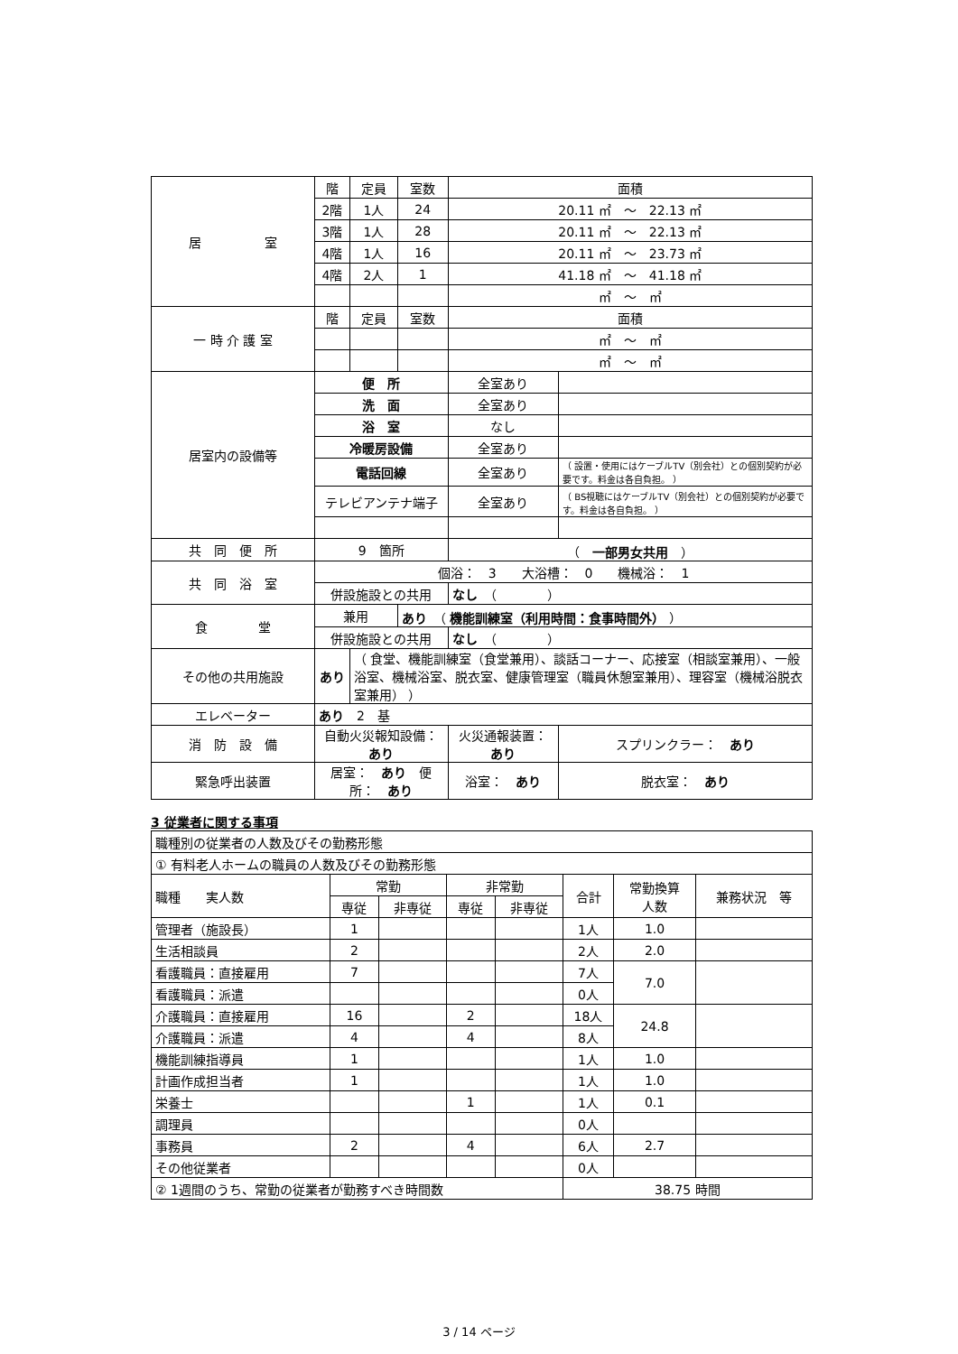| 居 室 | 階 | 定員 | 室数 | 面積 | | |
| | 2階 | 1人 | 24 | 20.11 ㎡ ～ 22.13 ㎡ | | |
| | 3階 | 1人 | 28 | 20.11 ㎡ ～ 22.13 ㎡ | | |
| | 4階 | 1人 | 16 | 20.11 ㎡ ～ 23.73 ㎡ | | |
| | 4階 | 2人 | 1 | 41.18 ㎡ ～ 41.18 ㎡ | | |
| | | | | ㎡ ～ ㎡ | | |
| 一 時 介 護 室 | 階 | 定員 | 室数 | 面積 | | |
| | | | | ㎡ ～ ㎡ | | |
| | | | | ㎡ ～ ㎡ | | |
| 居室内の設備等 | 便 所 | | | 全室あり | | |
| | 洗 面 | | | 全室あり | | |
| | 浴 室 | | | なし | | |
| | 冷暖房設備 | | | 全室あり | | |
| | 電話回線 | | | 全室あり | （ 設置・使用にはケーブルTV（別会社）との個別契約が必要です。料金は各自負担。 ） | |
| | テレビアンテナ端子 | | | 全室あり | （ BS視聴にはケーブルTV（別会社）との個別契約が必要です。料金は各自負担。 ） | |
| 共 同 便 所 | 9 箇所 | | | （ 一部男女共用 ） | | |
| 共 同 浴 室 | 個浴： 3 大浴槽： 0 機械浴： 1 | | | | | |
| | 併設施設との共用 | | | なし （ ） | | |
| 食 堂 | 兼用 | | あり （ 機能訓練室（利用時間：食事時間外） ） | | | |
| | 併設施設との共用 | | | なし （ ） | | |
| その他の共用施設 | あり | （ 食堂、機能訓練室（食堂兼用）、談話コーナー、応接室（相談室兼用）、一般浴室、機械浴室、脱衣室、健康管理室（職員休憩室兼用）、理容室（機械浴脱衣室兼用） ） | | | | |
| エレベーター | あり 2 基 | | | | | |
| 消 防 設 備 | 自動火災報知設備： あり | | | 火災通報装置： あり | | スプリンクラー： あり |
| 緊急呼出装置 | 居室： あり 便所： あり | | | 浴室： あり | | 脱衣室： あり |
3 従業者に関する事項
| 職種別の従業者の人数及びその勤務形態 | | | | | | | |
| ① 有料老人ホームの職員の人数及びその勤務形態 | | | | | | | |
| 職種 実人数 | 常勤 | | 非常勤 | | 合計 | 常勤換算 人数 | 兼務状況 等 |
| | 専従 | 非専従 | 専従 | 非専従 | | | |
| 管理者（施設長） | 1 | | | | 1人 | 1.0 | |
| 生活相談員 | 2 | | | | 2人 | 2.0 | |
| 看護職員：直接雇用 | 7 | | | | 7人 | 7.0 | |
| 看護職員：派遣 | | | | | 0人 | | |
| 介護職員：直接雇用 | 16 | | 2 | | 18人 | 24.8 | |
| 介護職員：派遣 | 4 | | 4 | | 8人 | | |
| 機能訓練指導員 | 1 | | | | 1人 | 1.0 | |
| 計画作成担当者 | 1 | | | | 1人 | 1.0 | |
| 栄養士 | | | 1 | | 1人 | 0.1 | |
| 調理員 | | | | | 0人 | | |
| 事務員 | 2 | | 4 | | 6人 | 2.7 | |
| その他従業者 | | | | | 0人 | | |
| ② 1週間のうち、常勤の従業者が勤務すべき時間数 | | | | | 38.75 時間 | | |
3 / 14 ページ